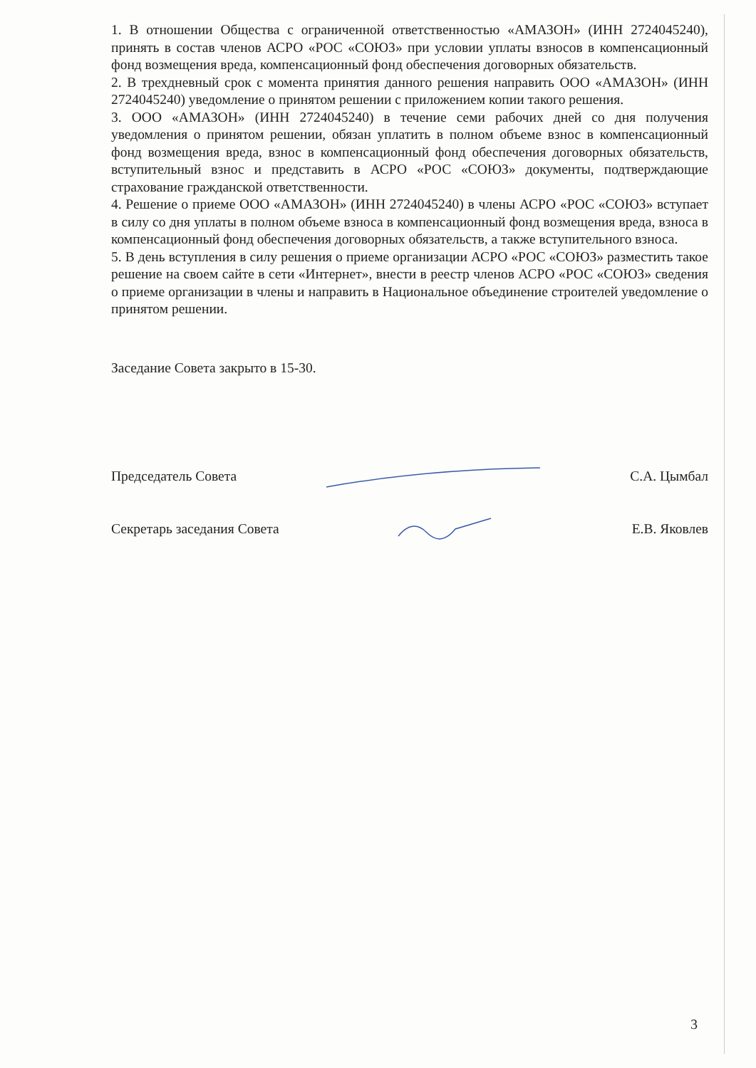1. В отношении Общества с ограниченной ответственностью «АМАЗОН» (ИНН 2724045240), принять в состав членов АСРО «РОС «СОЮЗ» при условии уплаты взносов в компенсационный фонд возмещения вреда, компенсационный фонд обеспечения договорных обязательств.
2. В трехдневный срок с момента принятия данного решения направить ООО «АМАЗОН» (ИНН 2724045240) уведомление о принятом решении с приложением копии такого решения.
3. ООО «АМАЗОН» (ИНН 2724045240) в течение семи рабочих дней со дня получения уведомления о принятом решении, обязан уплатить в полном объеме взнос в компенсационный фонд возмещения вреда, взнос в компенсационный фонд обеспечения договорных обязательств, вступительный взнос и представить в АСРО «РОС «СОЮЗ» документы, подтверждающие страхование гражданской ответственности.
4. Решение о приеме ООО «АМАЗОН» (ИНН 2724045240) в члены АСРО «РОС «СОЮЗ» вступает в силу со дня уплаты в полном объеме взноса в компенсационный фонд возмещения вреда, взноса в компенсационный фонд обеспечения договорных обязательств, а также вступительного взноса.
5. В день вступления в силу решения о приеме организации АСРО «РОС «СОЮЗ» разместить такое решение на своем сайте в сети «Интернет», внести в реестр членов АСРО «РОС «СОЮЗ» сведения о приеме организации в члены и направить в Национальное объединение строителей уведомление о принятом решении.
Заседание Совета закрыто в 15-30.
Председатель Совета С.А. Цымбал
Секретарь заседания Совета Е.В. Яковлев
3